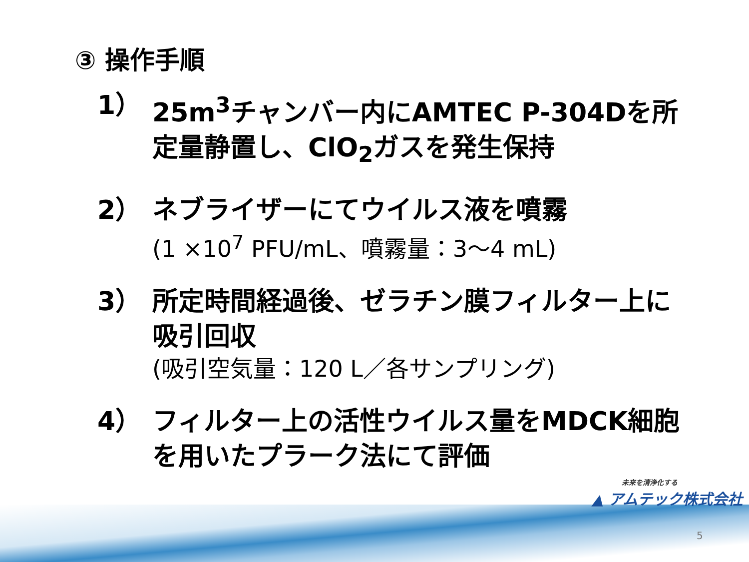③ 操作手順
1） 25m<sup>3</sup>チャンバー内にAMTEC P-304Dを所定量静置し、ClO<sub>2</sub>ガスを発生保持
2） ネブライザーにてウイルス液を噴霧
(1 ×10<sup>7</sup> PFU/mL、噴霧量：3～4 mL)
3） 所定時間経過後、ゼラチン膜フィルター上に吸引回収
(吸引空気量：120 L／各サンプリング)
4） フィルター上の活性ウイルス量をMDCK細胞を用いたプラーク法にて評価
未来を清浄化する
▲ アムテック株式会社
5